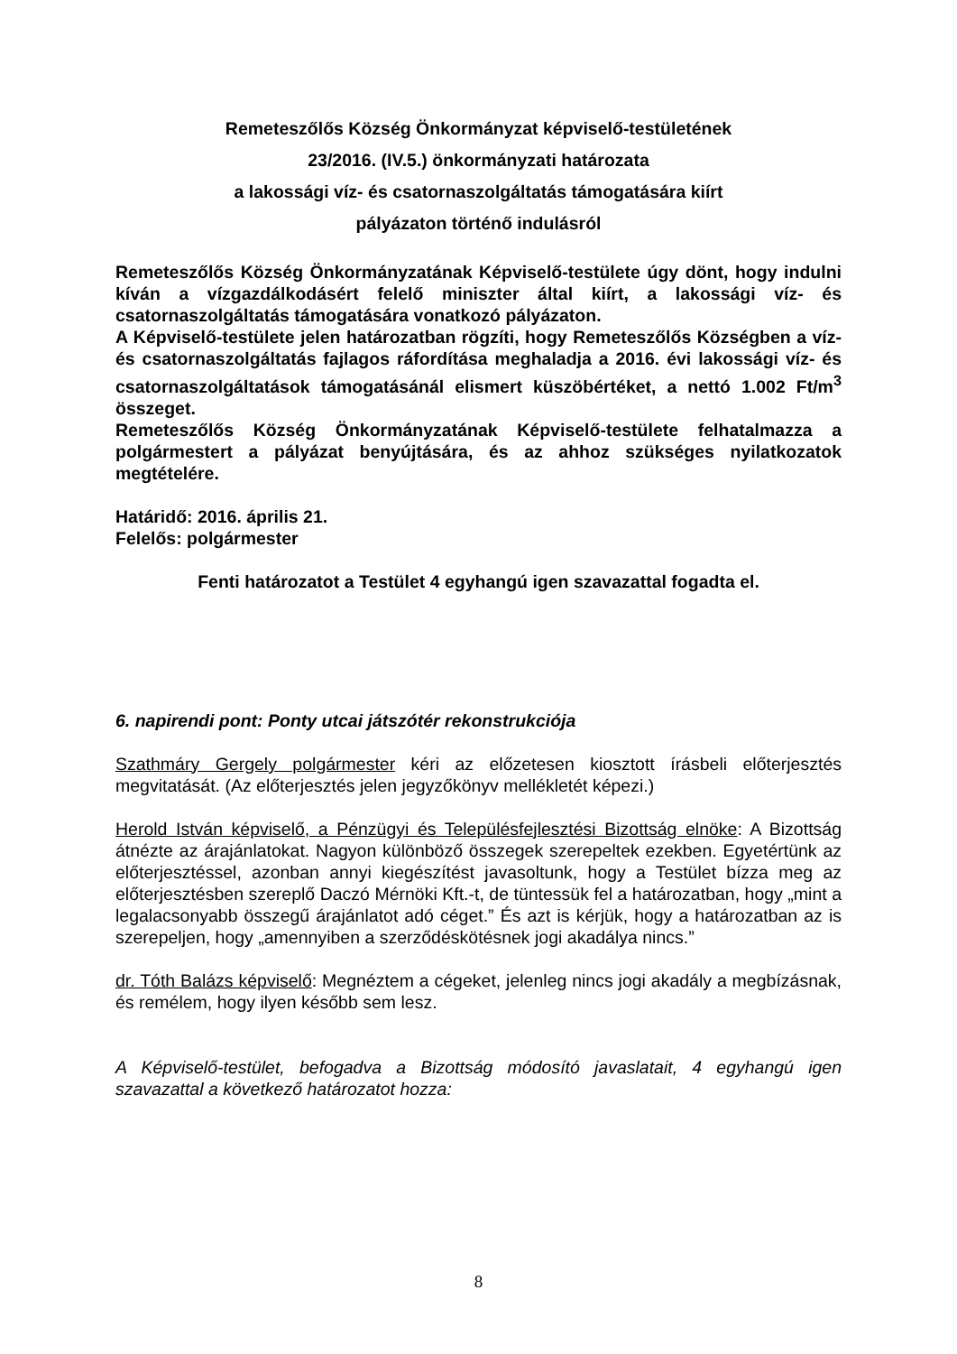Remeteszőlős Község Önkormányzat képviselő-testületének
23/2016. (IV.5.) önkormányzati határozata
a lakossági víz- és csatornaszolgáltatás támogatására kiírt
pályázaton történő indulásról
Remeteszőlős Község Önkormányzatának Képviselő-testülete úgy dönt, hogy indulni kíván a vízgazdálkodásért felelő miniszter által kiírt, a lakossági víz- és csatornaszolgáltatás támogatására vonatkozó pályázaton.
A Képviselő-testülete jelen határozatban rögzíti, hogy Remeteszőlős Községben a víz- és csatornaszolgáltatás fajlagos ráfordítása meghaladja a 2016. évi lakossági víz- és csatornaszolgáltatások támogatásánál elismert küszöbértéket, a nettó 1.002 Ft/m<sup>3</sup> összeget.
Remeteszőlős Község Önkormányzatának Képviselő-testülete felhatalmazza a polgármestert a pályázat benyújtására, és az ahhoz szükséges nyilatkozatok megtételére.
Határidő: 2016. április 21.
Felelős: polgármester
Fenti határozatot a Testület 4 egyhangú igen szavazattal fogadta el.
6. napirendi pont: Ponty utcai játszótér rekonstrukciója
Szathmáry Gergely polgármester kéri az előzetesen kiosztott írásbeli előterjesztés megvitatását. (Az előterjesztés jelen jegyzőkönyv mellékletét képezi.)
Herold István képviselő, a Pénzügyi és Településfejlesztési Bizottság elnöke: A Bizottság átnézte az árajánlatokat. Nagyon különböző összegek szerepeltek ezekben. Egyetértünk az előterjesztéssel, azonban annyi kiegészítést javasoltunk, hogy a Testület bízza meg az előterjesztésben szereplő Daczó Mérnöki Kft.-t, de tüntessük fel a határozatban, hogy „mint a legalacsonyabb összegű árajánlatot adó céget.” És azt is kérjük, hogy a határozatban az is szerepeljen, hogy „amennyiben a szerződéskötésnek jogi akadálya nincs.”
dr. Tóth Balázs képviselő: Megnéztem a cégeket, jelenleg nincs jogi akadály a megbízásnak, és remélem, hogy ilyen később sem lesz.
A Képviselő-testület, befogadva a Bizottság módosító javaslatait, 4 egyhangú igen szavazattal a következő határozatot hozza:
8